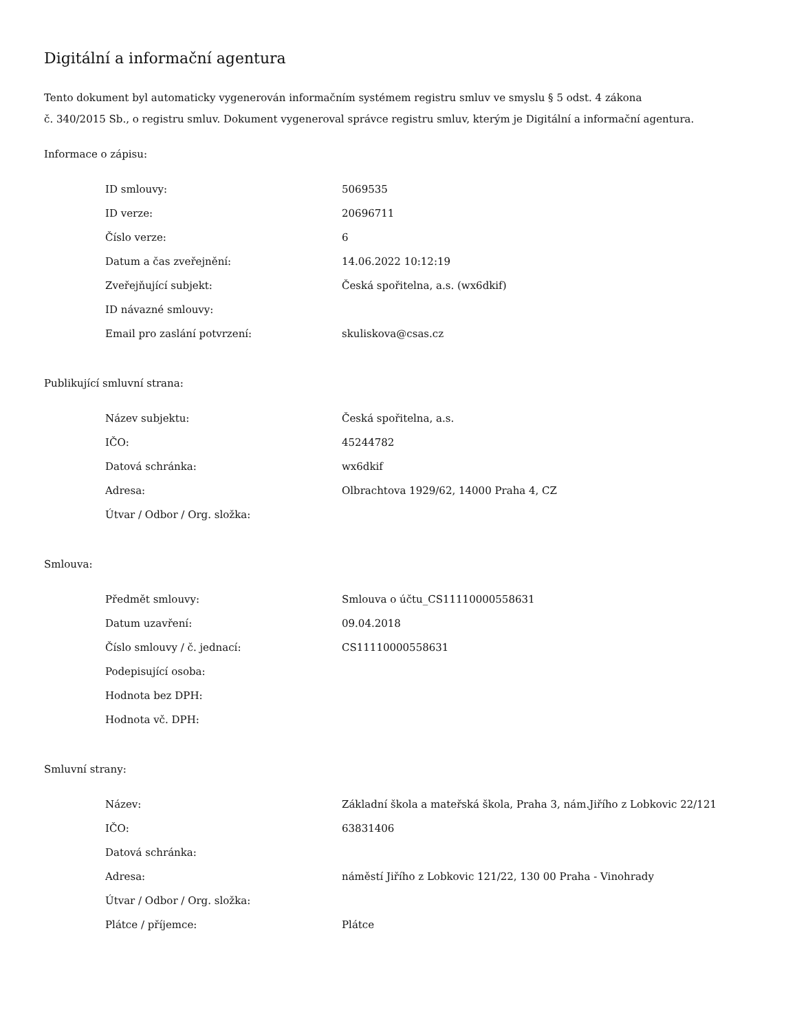Digitální a informační agentura
Tento dokument byl automaticky vygenerován informačním systémem registru smluv ve smyslu § 5 odst. 4 zákona
č. 340/2015 Sb., o registru smluv. Dokument vygeneroval správce registru smluv, kterým je Digitální a informační agentura.
Informace o zápisu:
| ID smlouvy: | 5069535 |
| ID verze: | 20696711 |
| Číslo verze: | 6 |
| Datum a čas zveřejnění: | 14.06.2022 10:12:19 |
| Zveřejňující subjekt: | Česká spořitelna, a.s. (wx6dkif) |
| ID návazné smlouvy: | |
| Email pro zaslání potvrzení: | skuliskova@csas.cz |
Publikující smluvní strana:
| Název subjektu: | Česká spořitelna, a.s. |
| IČO: | 45244782 |
| Datová schránka: | wx6dkif |
| Adresa: | Olbrachtova 1929/62, 14000 Praha 4, CZ |
| Útvar / Odbor / Org. složka: | |
Smlouva:
| Předmět smlouvy: | Smlouva o účtu_CS11110000558631 |
| Datum uzavření: | 09.04.2018 |
| Číslo smlouvy / č. jednací: | CS11110000558631 |
| Podepisující osoba: | |
| Hodnota bez DPH: | |
| Hodnota vč. DPH: | |
Smluvní strany:
| Název: | Základní škola a mateřská škola, Praha 3, nám.Jiřího z Lobkovic 22/121 |
| IČO: | 63831406 |
| Datová schránka: | |
| Adresa: | náměstí Jiřího z Lobkovic 121/22, 130 00 Praha - Vinohrady |
| Útvar / Odbor / Org. složka: | |
| Plátce / příjemce: | Plátce |